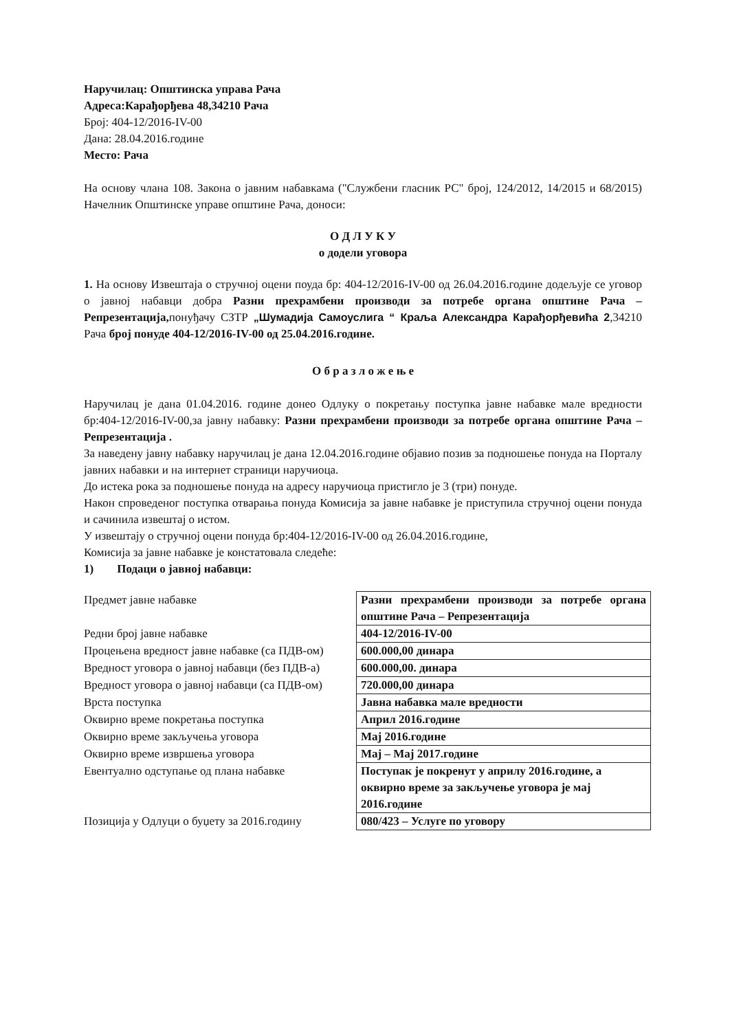Наручилац: Општинска управа Рача
Адреса:Карађорђева 48,34210 Рача
Број: 404-12/2016-IV-00
Дана: 28.04.2016.године
Место: Рача
На основу члана 108. Закона о јавним набавкама ("Службени гласник РС" број, 124/2012, 14/2015 и 68/2015) Начелник Општинске управе општине Рача, доноси:
О Д Л У К У
о додели уговора
1. На основу Извештаја о стручној оцени поуда бр: 404-12/2016-IV-00 од 26.04.2016.године додељује се уговор о јавној набавци добра Разни прехрамбени производи за потребе органа општине Рача – Репрезентација, понуђачу СЗТР „Шумадија Самоуслига “ Краља Александра Карађорђевића 2,34210 Рача број понуде 404-12/2016-IV-00 од 25.04.2016.године.
О б р а з л о ж е њ е
Наручилац је дана 01.04.2016. године донео Одлуку о покретању поступка јавне набавке мале вредности бр:404-12/2016-IV-00,за јавну набавку: Разни прехрамбени производи за потребе органа општине Рача – Репрезентација .
За наведену јавну набавку наручилац је дана 12.04.2016.године објавио позив за подношење понуда на Порталу јавних набавки и на интернет страници наручиоца.
До истека рока за подношење понуда на адресу наручиоца пристигло је 3 (три) понуде.
Након спроведеног поступка отварања понуда Комисија за јавне набавке је приступила стручној оцени понуда и сачинила извештај о истом.
У извештају о стручној оцени понуда бр:404-12/2016-IV-00 од 26.04.2016.године,
Комисија за јавне набавке је констатовала следеће:
1) Подаци о јавној набавци:
| Предмет јавне набавке | Разни прехрамбени производи за потребе органа општине Рача – Репрезентација |
| Редни број јавне набавке | 404-12/2016-IV-00 |
| Процењена вредност јавне набавке (са ПДВ-ом) | 600.000,00 динара |
| Вредност уговора о јавној набавци (без ПДВ-а) | 600.000,00. динара |
| Вредност уговора о јавној набавци (са ПДВ-ом) | 720.000,00 динара |
| Врста поступка | Јавна набавка мале вредности |
| Оквирно време покретања поступка | Април 2016.године |
| Оквирно време закључења уговора | Мај 2016.године |
| Оквирно време извршења уговора | Мај – Мај 2017.године |
| Евентуално одступање од плана набавке | Поступак је покренут у априлу 2016.године, а оквирно време за закључење уговора је мај 2016.године |
| Позиција у Одлуци о буџету за 2016.годину | 080/423 – Услуге по уговору |